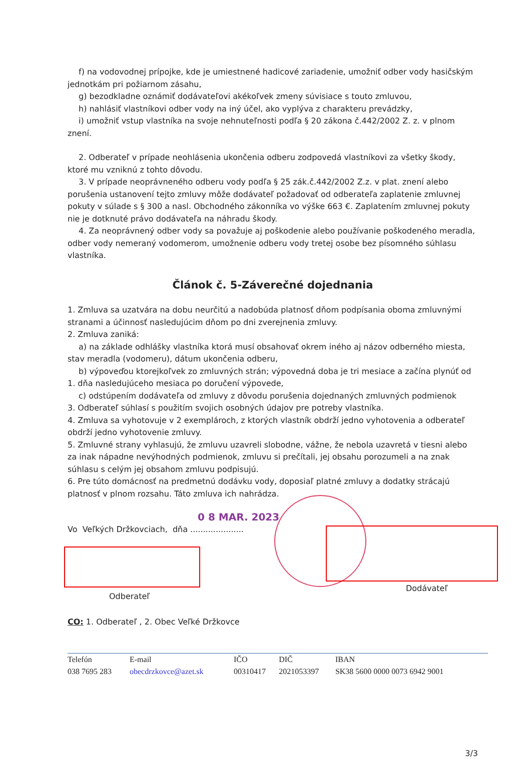f) na vodovodnej prípojke, kde je umiestnené hadicové zariadenie, umožniť odber vody hasičským jednotkám pri požiarnom zásahu,
g) bezodkladne oznámiť dodávateľovi akékoľvek zmeny súvisiace s touto zmluvou,
h) nahlásiť vlastníkovi odber vody na iný účel, ako vyplýva z charakteru prevádzky,
i) umožniť vstup vlastníka na svoje nehnuteľnosti podľa § 20 zákona č.442/2002 Z. z. v plnom znení.
2. Odberateľ v prípade neohlásenia ukončenia odberu zodpovedá vlastníkovi za všetky škody, ktoré mu vzniknú z tohto dôvodu.
3. V prípade neoprávneného odberu vody podľa § 25 zák.č.442/2002 Z.z. v plat. znení alebo porušenia ustanovení tejto zmluvy môže dodávateľ požadovať od odberateľa zaplatenie zmluvnej pokuty v súlade s § 300 a nasl. Obchodného zákonníka vo výške 663 €. Zaplatením zmluvnej pokuty nie je dotknuté právo dodávateľa na náhradu škody.
4. Za neoprávnený odber vody sa považuje aj poškodenie alebo používanie poškodeného meradla, odber vody nemeraný vodomerom, umožnenie odberu vody tretej osobe bez písomného súhlasu vlastníka.
Článok č. 5-Záverečné dojednania
1. Zmluva sa uzatvára na dobu neurčitú a nadobúda platnosť dňom podpísania oboma zmluvnými stranami a účinnosť nasledujúcim dňom po dni zverejnenia zmluvy.
2. Zmluva zaniká:
a) na základe odhlášky vlastníka ktorá musí obsahovať okrem iného aj názov odberného miesta, stav meradla (vodomeru), dátum ukončenia odberu,
b) výpoveďou ktorejkoľvek zo zmluvných strán; výpovedná doba je tri mesiace a začína plynúť od 1. dňa nasledujúceho mesiaca po doručení výpovede,
c) odstúpením dodávateľa od zmluvy z dôvodu porušenia dojednaných zmluvných podmienok
3. Odberateľ súhlasí s použitím svojich osobných údajov pre potreby vlastníka.
4. Zmluva sa vyhotovuje v 2 exemplároch, z ktorých vlastník obdrží jedno vyhotovenia a odberateľ obdrží jedno vyhotovenie zmluvy.
5. Zmluvné strany vyhlasujú, že zmluvu uzavreli slobodne, vážne, že nebola uzavretá v tiesni alebo za inak nápadne nevýhodných podmienok, zmluvu si prečítali, jej obsahu porozumeli a na znak súhlasu s celým jej obsahom zmluvu podpisujú.
6. Pre túto domácnosť na predmetnú dodávku vody, doposiaľ platné zmluvy a dodatky strácajú platnosť v plnom rozsahu. Táto zmluva ich nahrádza.
0 8 MAR. 2023
Vo Veľkých Držkovciach, dňa .....................
Odberateľ
Dodávateľ
CO: 1. Odberateľ , 2. Obec Veľké Držkovce
| Telefón | E-mail | IČO | DIČ | IBAN |
| 038 7695 283 | obecdrzkovce@azet.sk | 00310417 | 2021053397 | SK38 5600 0000 0073 6942 9001 |
3/3